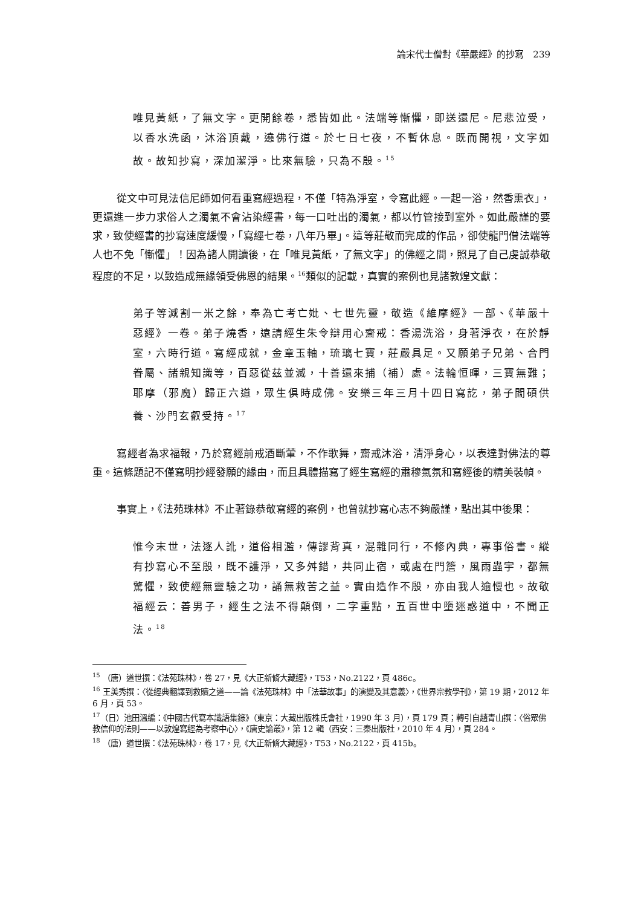論宋代士僧對《華嚴經》的抄寫　239
唯見黃紙，了無文字。更開餘卷，悉皆如此。法端等慚懼，即送還尼。尼悲泣受，以香水洗函，沐浴頂戴，遶佛行道。於七日七夜，不暫休息。既而開視，文字如故。故知抄寫，深加潔淨。比來無驗，只為不殷。<sup>15</sup>
從文中可見法信尼師如何看重寫經過程，不僅「特為淨室，令寫此經。一起一浴，然香熏衣」，更還進一步力求俗人之濁氣不會沾染經書，每一口吐出的濁氣，都以竹管接到室外。如此嚴謹的要求，致使經書的抄寫速度緩慢，「寫經七卷，八年乃畢」。這等莊敬而完成的作品，卻使龍門僧法端等人也不免「慚懼」！因為諸人開讀後，在「唯見黃紙，了無文字」的佛經之間，照見了自己虔誠恭敬程度的不足，以致造成無緣領受佛恩的結果。<sup>16</sup>類似的記載，真實的案例也見諸敦煌文獻：
弟子等減割一米之餘，奉為亡考亡妣、七世先靈，敬造《維摩經》一部、《華嚴十惡經》一卷。弟子燒香，遠請經生朱令辯用心齋戒：香湯洗浴，身著淨衣，在於靜室，六時行道。寫經成就，金章玉軸，琉璃七寶，莊嚴具足。又願弟子兄弟、合門眷屬、諸親知識等，百惡從茲並滅，十善還來捕（補）處。法輪恒暉，三寶無難；耶摩（邪魔）歸正六道，眾生俱時成佛。安樂三年三月十四日寫訖，弟子閻碩供養、沙門玄叡受持。<sup>17</sup>
寫經者為求福報，乃於寫經前戒酒斷葷，不作歌舞，齋戒沐浴，清淨身心，以表達對佛法的尊重。這條題記不僅寫明抄經發願的緣由，而且具體描寫了經生寫經的肅穆氣氛和寫經後的精美裝幀。
事實上，《法苑珠林》不止著錄恭敬寫經的案例，也曾就抄寫心志不夠嚴謹，點出其中後果：
惟今末世，法逐人訛，道俗相濫，傳謬背真，混雜同行，不修內典，專事俗書。縱有抄寫心不至殷，既不護淨，又多舛錯，共同止宿，或處在門簷，風雨蟲宇，都無驚懼，致使經無靈驗之功，誦無救苦之益。實由造作不殷，亦由我人逾慢也。故敬福經云：善男子，經生之法不得顛倒，二字重點，五百世中墮迷惑道中，不聞正法。<sup>18</sup>
<sup>15</sup> （唐）道世撰：《法苑珠林》，卷 27，見《大正新脩大藏經》，T53，No.2122，頁 486c。
<sup>16</sup> 王美秀撰：〈從經典翻譯到救贖之道——論《法苑珠林》中「法華故事」的演變及其意義〉，《世界宗教學刊》，第 19 期，2012 年 6 月，頁 53。
<sup>17</sup>（日）池田溫編：《中國古代寫本識語集錄》（東京：大藏出版株氏會社，1990 年 3 月），頁 179 頁；轉引自趙青山撰：〈俗眾佛教信仰的法則——以敦煌寫經為考察中心〉，《唐史論叢》，第 12 輯（西安：三秦出版社，2010 年 4 月），頁 284。
<sup>18</sup> （唐）道世撰：《法苑珠林》，卷 17，見《大正新脩大藏經》，T53，No.2122，頁 415b。